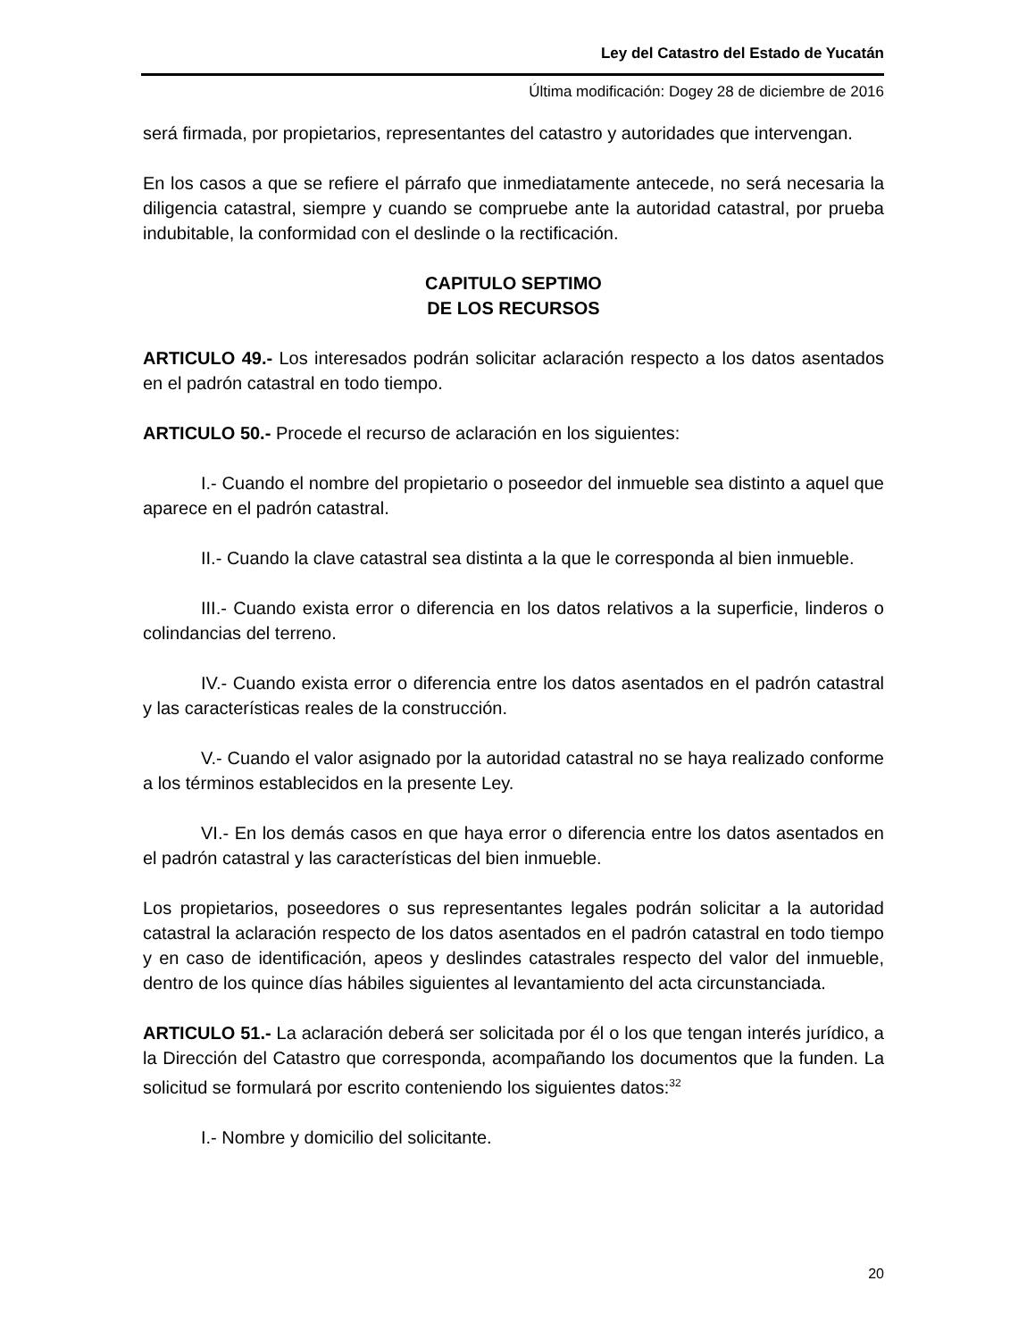Ley del Catastro del Estado de Yucatán
Última modificación: Dogey 28 de diciembre de 2016
será firmada, por propietarios, representantes del catastro y autoridades que intervengan.
En los casos a que se refiere el párrafo que inmediatamente antecede, no será necesaria la diligencia catastral, siempre y cuando se compruebe ante la autoridad catastral, por prueba indubitable, la conformidad con el deslinde o la rectificación.
CAPITULO SEPTIMO
DE LOS RECURSOS
ARTICULO 49.- Los interesados podrán solicitar aclaración respecto a los datos asentados en el padrón catastral en todo tiempo.
ARTICULO 50.- Procede el recurso de aclaración en los siguientes:
I.- Cuando el nombre del propietario o poseedor del inmueble sea distinto a aquel que aparece en el padrón catastral.
II.- Cuando la clave catastral sea distinta a la que le corresponda al bien inmueble.
III.- Cuando exista error o diferencia en los datos relativos a la superficie, linderos o colindancias del terreno.
IV.- Cuando exista error o diferencia entre los datos asentados en el padrón catastral y las características reales de la construcción.
V.- Cuando el valor asignado por la autoridad catastral no se haya realizado conforme a los términos establecidos en la presente Ley.
VI.- En los demás casos en que haya error o diferencia entre los datos asentados en el padrón catastral y las características del bien inmueble.
Los propietarios, poseedores o sus representantes legales podrán solicitar a la autoridad catastral la aclaración respecto de los datos asentados en el padrón catastral en todo tiempo y en caso de identificación, apeos y deslindes catastrales respecto del valor del inmueble, dentro de los quince días hábiles siguientes al levantamiento del acta circunstanciada.
ARTICULO 51.- La aclaración deberá ser solicitada por él o los que tengan interés jurídico, a la Dirección del Catastro que corresponda, acompañando los documentos que la funden. La solicitud se formulará por escrito conteniendo los siguientes datos:<sup>32</sup>
I.- Nombre y domicilio del solicitante.
20